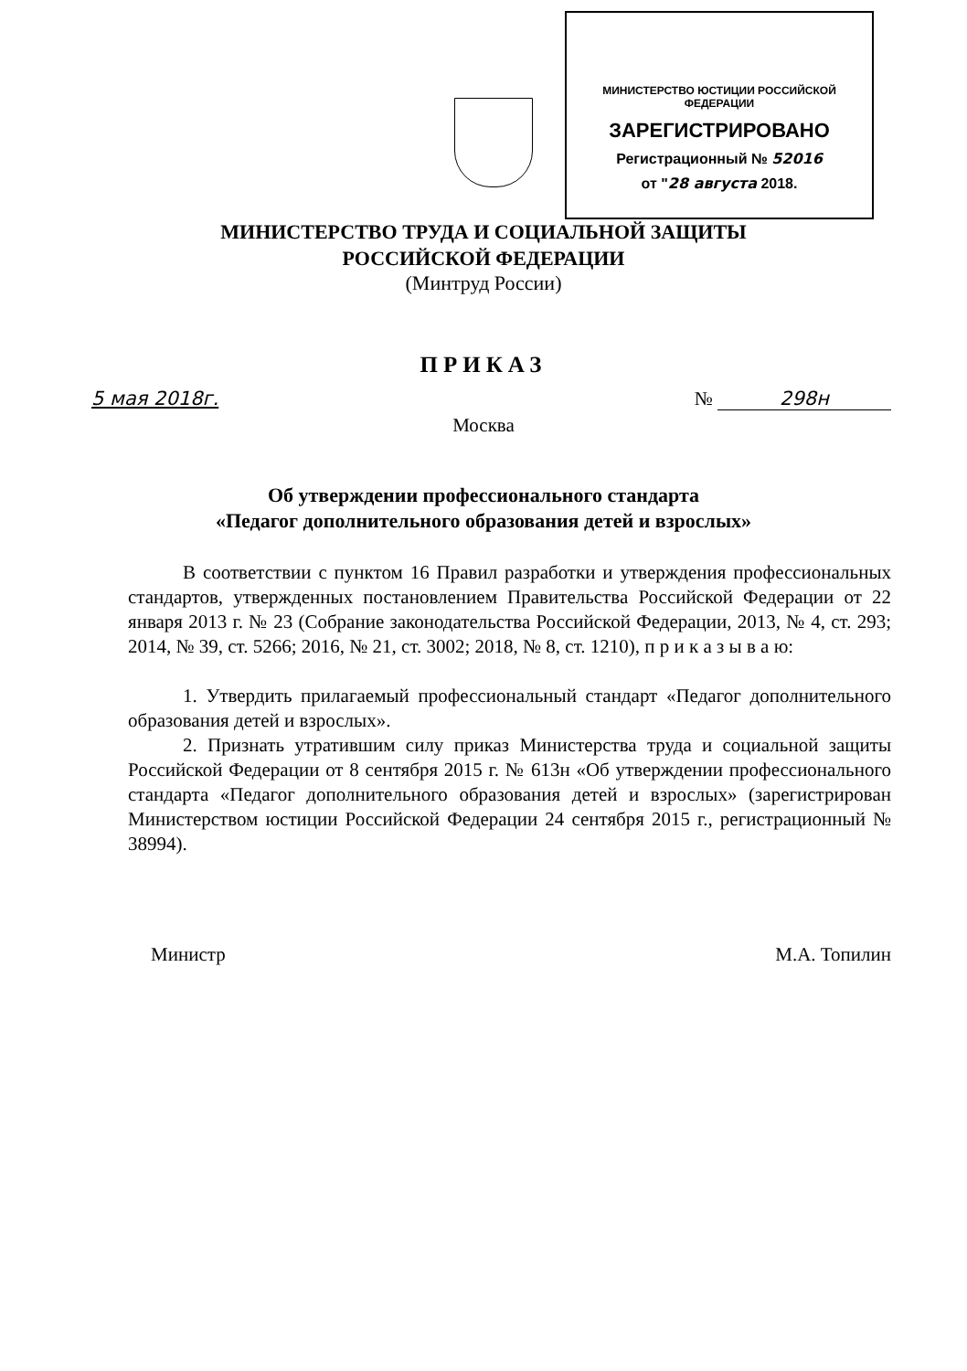МИНИСТЕРСТВО ЮСТИЦИИ РОССИЙСКОЙ ФЕДЕРАЦИИ
ЗАРЕГИСТРИРОВАНО
Регистрационный № 52016
от "28 августа 2018.
МИНИСТЕРСТВО ТРУДА И СОЦИАЛЬНОЙ ЗАЩИТЫ
РОССИЙСКОЙ ФЕДЕРАЦИИ
(Минтруд России)
ПРИКАЗ
5 мая 2018г. № 298н
Москва
Об утверждении профессионального стандарта
«Педагог дополнительного образования детей и взрослых»
В соответствии с пунктом 16 Правил разработки и утверждения профессиональных стандартов, утвержденных постановлением Правительства Российской Федерации от 22 января 2013 г. № 23 (Собрание законодательства Российской Федерации, 2013, № 4, ст. 293; 2014, № 39, ст. 5266; 2016, № 21, ст. 3002; 2018, № 8, ст. 1210), п р и к а з ы в а ю:
1. Утвердить прилагаемый профессиональный стандарт «Педагог дополнительного образования детей и взрослых».
2. Признать утратившим силу приказ Министерства труда и социальной защиты Российской Федерации от 8 сентября 2015 г. № 613н «Об утверждении профессионального стандарта «Педагог дополнительного образования детей и взрослых» (зарегистрирован Министерством юстиции Российской Федерации 24 сентября 2015 г., регистрационный № 38994).
Министр М.А. Топилин